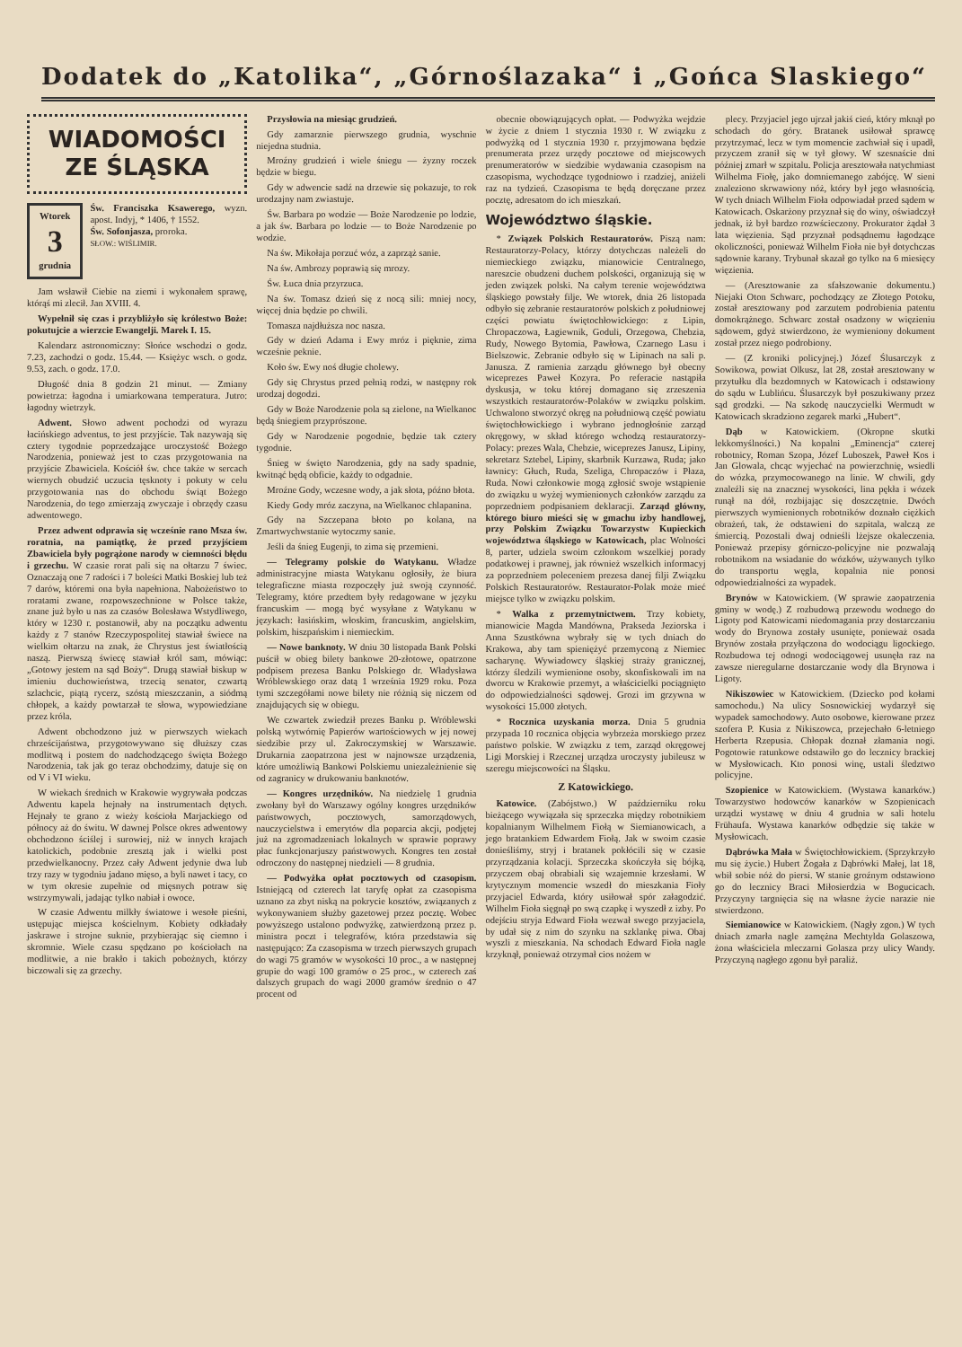Dodatek do „Katolika“, „Górnoślazaka“ i „Gońca Slaskiego“
WIADOMOŚCI ZE ŚLĄSKA
Wtorek
3
grudnia
Św. Franciszka Ksawerego, wyzn. apost. Indyj, * 1406, † 1552.
Św. Sofonjasza, proroka.
SŁOW.: WIŚLIMIR.
Jam wsławił Ciebie na ziemi i wykonałem sprawę, którąś mi zlecił. Jan XVIII. 4.
Wypełnił się czas i przybliżyło się królestwo Boże: pokutujcie a wierzcie Ewangelji. Marek I. 15.
Kalendarz astronomiczny: Słońce wschodzi o godz. 7.23, zachodzi o godz. 15.44. — Księżyc wsch. o godz. 9.53, zach. o godz. 17.0.
Długość dnia 8 godzin 21 minut. — Zmiany powietrza: łagodna i umiarkowana temperatura. Jutro: łagodny wietrzyk.
Adwent. Słowo adwent pochodzi od wyrazu łacińskiego adventus, to jest przyjście. Tak nazywają się cztery tygodnie poprzedzające uroczystość Bożego Narodzenia, ponieważ jest to czas przygotowania na przyjście Zbawiciela. Kościół św. chce także w sercach wiernych obudzić uczucia tęsknoty i pokuty w celu przygotowania nas do obchodu świąt Bożego Narodzenia, do tego zmierzają zwyczaje i obrzędy czasu adwentowego.
Przez adwent odprawia się wcześnie rano Msza św. roratnia, na pamiątkę, że przed przyjściem Zbawiciela były pogrążone narody w ciemności błędu i grzechu. W czasie rorat pali się na ołtarzu 7 świec. Oznaczają one 7 radości i 7 boleści Matki Boskiej lub też 7 darów, któremi ona była napełniona. Nabożeństwo to roratami zwane, rozpowszechnione w Polsce także, znane już było u nas za czasów Bolesława Wstydliwego, który w 1230 r. postanowił, aby na początku adwentu każdy z 7 stanów Rzeczypospolitej stawiał świece na wielkim ołtarzu na znak, że Chrystus jest światłością naszą. Pierwszą świecę stawiał król sam, mówiąc: „Gotowy jestem na sąd Boży“. Drugą stawiał biskup w imieniu duchowieństwa, trzecią senator, czwartą szlachcic, piątą rycerz, szóstą mieszczanin, a siódmą chłopek, a każdy powtarzał te słowa, wypowiedziane przez króla.
Adwent obchodzono już w pierwszych wiekach chrześcijaństwa, przygotowywano się dłuższy czas modlitwą i postem do nadchodzącego święta Bożego Narodzenia, tak jak go teraz obchodzimy, datuje się on od V i VI wieku.
W wiekach średnich w Krakowie wygrywała podczas Adwentu kapela hejnały na instrumentach dętych. Hejnały te grano z wieży kościoła Marjackiego od północy aż do świtu. W dawnej Polsce okres adwentowy obchodzono ściślej i surowiej, niż w innych krajach katolickich, podobnie zresztą jak i wielki post przedwielkanocny. Przez cały Adwent jedynie dwa lub trzy razy w tygodniu jadano mięso, a byli nawet i tacy, co w tym okresie zupełnie od mięsnych potraw się wstrzymywali, jadając tylko nabiał i owoce.
W czasie Adwentu milkły światowe i wesołe pieśni, ustępując miejsca kościelnym. Kobiety odkładały jaskrawe i strojne suknie, przybierając się ciemno i skromnie. Wiele czasu spędzano po kościołach na modlitwie, a nie brakło i takich pobożnych, którzy biczowali się za grzechy.
Przysłowia na miesiąc grudzień.
Gdy zamarznie pierwszego grudnia, wyschnie niejedna studnia.
Mroźny grudzień i wiele śniegu — żyzny roczek będzie w biegu.
Gdy w adwencie sadź na drzewie się pokazuje, to rok urodzajny nam zwiastuje.
Św. Barbara po wodzie — Boże Narodzenie po lodzie, a jak św. Barbara po lodzie — to Boże Narodzenie po wodzie.
Na św. Mikołaja porzuć wóz, a zaprząż sanie.
Na św. Ambrozy poprawią się mrozy.
Św. Łuca dnia przyrzuca.
Na św. Tomasz dzień się z nocą sili: mniej nocy, więcej dnia będzie po chwili.
Tomasza najdłuższa noc nasza.
Gdy w dzień Adama i Ewy mróz i pięknie, zima wcześnie peknie.
Koło św. Ewy noś długie cholewy.
Gdy się Chrystus przed pełnią rodzi, w następny rok urodzaj dogodzi.
Gdy w Boże Narodzenie pola są zielone, na Wielkanoc będą śniegiem przyprószone.
Gdy w Narodzenie pogodnie, będzie tak cztery tygodnie.
Śnieg w święto Narodzenia, gdy na sady spadnie, kwitnąć będą obficie, każdy to odgadnie.
Mroźne Gody, wczesne wody, a jak słota, późno błota.
Kiedy Gody mróz zaczyna, na Wielkanoc chlapanina.
Gdy na Szczepana błoto po kolana, na Zmartwychwstanie wytoczmy sanie.
Jeśli da śnieg Eugenji, to zima się przemieni.
— Telegramy polskie do Watykanu. Władze administracyjne miasta Watykanu ogłosiły, że biura telegraficzne miasta rozpoczęły już swoją czynność. Telegramy, które przedtem były redagowane w języku francuskim — mogą być wysyłane z Watykanu w językach: łasińskim, włoskim, francuskim, angielskim, polskim, hiszpańskim i niemieckim.
— Nowe banknoty. W dniu 30 listopada Bank Polski puścił w obieg bilety bankowe 20-złotowe, opatrzone podpisem prezesa Banku Polskiego dr. Władysława Wróblewskiego oraz datą 1 września 1929 roku. Poza tymi szczegółami nowe bilety nie różnią się niczem od znajdujących się w obiegu.
We czwartek zwiedził prezes Banku p. Wróblewski polską wytwórnię Papierów wartościowych w jej nowej siedzibie przy ul. Zakroczymskiej w Warszawie. Drukarnia zaopatrzona jest w najnowsze urządzenia, które umożliwią Bankowi Polskiemu uniezależnienie się od zagranicy w drukowaniu banknotów.
— Kongres urzędników. Na niedzielę 1 grudnia zwołany był do Warszawy ogólny kongres urzędników państwowych, pocztowych, samorządowych, nauczycielstwa i emerytów dla poparcia akcji, podjętej już na zgromadzeniach lokalnych w sprawie poprawy płac funkcjonarjuszy państwowych. Kongres ten został odroczony do następnej niedzieli — 8 grudnia.
— Podwyżka opłat pocztowych od czasopism. Istniejącą od czterech lat taryfę opłat za czasopisma uznano za zbyt niską na pokrycie kosztów, związanych z wykonywaniem służby gazetowej przez pocztę. Wobec powyższego ustalono podwyżkę, zatwierdzoną przez p. ministra poczt i telegrafów, która przedstawia się następująco: Za czasopisma w trzech pierwszych grupach do wagi 75 gramów w wysokości 10 proc., a w następnej grupie do wagi 100 gramów o 25 proc., w czterech zaś dalszych grupach do wagi 2000 gramów średnio o 47 procent od
obecnie obowiązujących opłat. — Podwyżka wejdzie w życie z dniem 1 stycznia 1930 r. W związku z podwyżką od 1 stycznia 1930 r. przyjmowana będzie prenumerata przez urzędy pocztowe od miejscowych prenumeratorów w siedzibie wydawania czasopism na czasopisma, wychodzące tygodniowo i rzadziej, aniżeli raz na tydzień. Czasopisma te będą doręczane przez pocztę, adresatom do ich mieszkań.
Województwo śląskie.
* Związek Polskich Restauratorów. Piszą nam: Restauratorzy-Polacy, którzy dotychczas należeli do niemieckiego związku, mianowicie Centralnego, nareszcie obudzeni duchem polskości, organizują się w jeden związek polski. Na całym terenie województwa śląskiego powstały filje. We wtorek, dnia 26 listopada odbyło się zebranie restauratorów polskich z południowej części powiatu świętochłowickiego: z Lipin, Chropaczowa, Łagiewnik, Goduli, Orzegowa, Chebzia, Rudy, Nowego Bytomia, Pawłowa, Czarnego Lasu i Bielszowic. Zebranie odbyło się w Lipinach na sali p. Janusza. Z ramienia zarządu głównego był obecny wiceprezes Paweł Kozyra. Po referacie nastąpiła dyskusja, w toku której domagano się zrzeszenia wszystkich restauratorów-Polaków w związku polskim. Uchwalono stworzyć okręg na południową część powiatu świętochłowickiego i wybrano jednogłośnie zarząd okręgowy, w skład którego wchodzą restauratorzy-Polacy: prezes Wala, Chebzie, wiceprezes Janusz, Lipiny, sekretarz Sztebel, Lipiny, skarbnik Kurzawa, Ruda; jako ławnicy: Głuch, Ruda, Szeliga, Chropaczów i Płaza, Ruda. Nowi członkowie mogą zgłosić swoje wstąpienie do związku u wyżej wymienionych członków zarządu za poprzedniem podpisaniem deklaracji. Zarząd główny, którego biuro mieści się w gmachu izby handlowej, przy Polskim Związku Towarzystw Kupieckich województwa śląskiego w Katowicach, plac Wolności 8, parter, udziela swoim członkom wszelkiej porady podatkowej i prawnej, jak również wszelkich informacyj za poprzedniem poleceniem prezesa danej filji Związku Polskich Restauratorów. Restaurator-Polak może mieć miejsce tylko w związku polskim.
* Walka z przemytnictwem. Trzy kobiety, mianowicie Magda Mandówna, Prakseda Jeziorska i Anna Szustkówna wybrały się w tych dniach do Krakowa, aby tam spieniężyć przemyconą z Niemiec sacharynę. Wywiadowcy śląskiej straży granicznej, którzy śledzili wymienione osoby, skonfiskowali im na dworcu w Krakowie przemyt, a właścicielki pociągnięto do odpowiedzialności sądowej. Grozi im grzywna w wysokości 15.000 złotych.
* Rocznica uzyskania morza. Dnia 5 grudnia przypada 10 rocznica objęcia wybrzeża morskiego przez państwo polskie. W związku z tem, zarząd okręgowej Ligi Morskiej i Rzecznej urządza uroczysty jubileusz w szeregu miejscowości na Śląsku.
Z Katowickiego.
Katowice. (Zabójstwo.) W październiku roku bieżącego wywiązała się sprzeczka między robotnikiem kopalnianym Wilhelmem Fiołą w Siemianowicach, a jego bratankiem Edwardem Fiołą. Jak w swoim czasie donieśliśmy, stryj i bratanek pokłócili się w czasie przyrządzania kolacji. Sprzeczka skończyła się bójką, przyczem obaj obrabiali się wzajemnie krzesłami. W krytycznym momencie wszedł do mieszkania Fioły przyjaciel Edwarda, który usiłował spór załagodzić. Wilhelm Fioła sięgnął po swą czapkę i wyszedł z izby. Po odejściu stryja Edward Fioła wezwał swego przyjaciela, by udał się z nim do szynku na szklankę piwa. Obaj wyszli z mieszkania. Na schodach Edward Fioła nagle krzyknął, ponieważ otrzymał cios nożem w
plecy. Przyjaciel jego ujrzał jakiś cień, który mknął po schodach do góry. Bratanek usiłował sprawcę przytrzymać, lecz w tym momencie zachwiał się i upadł, przyczem zranił się w tył głowy. W szesnaście dni później zmarł w szpitalu. Policja aresztowała natychmiast Wilhelma Fiołę, jako domniemanego zabójcę. W sieni znaleziono skrwawiony nóż, który był jego własnością. W tych dniach Wilhelm Fioła odpowiadał przed sądem w Katowicach. Oskarżony przyznał się do winy, oświadczył jednak, iż był bardzo rozwścieczony. Prokurator żądał 3 lata więzienia. Sąd przyznał podsądnemu łagodzące okoliczności, ponieważ Wilhelm Fioła nie był dotychczas sądownie karany. Trybunał skazał go tylko na 6 miesięcy więzienia.
— (Aresztowanie za sfałszowanie dokumentu.) Niejaki Oton Schwarc, pochodzący ze Złotego Potoku, został aresztowany pod zarzutem podrobienia patentu domokrążnego. Schwarc został osadzony w więzieniu sądowem, gdyż stwierdzono, że wymieniony dokument został przez niego podrobiony.
— (Z kroniki policyjnej.) Józef Ślusarczyk z Sowikowa, powiat Olkusz, lat 28, został aresztowany w przytułku dla bezdomnych w Katowicach i odstawiony do sądu w Lublińcu. Ślusarczyk był poszukiwany przez sąd grodzki. — Na szkodę nauczycielki Wermudt w Katowicach skradziono zegarek marki „Hubert“.
Dąb w Katowickiem. (Okropne skutki lekkomyślności.) Na kopalni „Eminencja“ czterej robotnicy, Roman Szopa, Józef Luboszek, Paweł Kos i Jan Glowala, chcąc wyjechać na powierzchnię, wsiedli do wózka, przymocowanego na linie. W chwili, gdy znaleźli się na znacznej wysokości, lina pękła i wózek runął na dół, rozbijając się doszczętnie. Dwóch pierwszych wymienionych robotników doznało ciężkich obrażeń, tak, że odstawieni do szpitala, walczą ze śmiercią. Pozostali dwaj odnieśli lżejsze okaleczenia. Ponieważ przepisy górniczo-policyjne nie pozwalają robotnikom na wsiadanie do wózków, używanych tylko do transportu węgla, kopalnia nie ponosi odpowiedzialności za wypadek.
Brynów w Katowickiem. (W sprawie zaopatrzenia gminy w wodę.) Z rozbudową przewodu wodnego do Ligoty pod Katowicami niedomagania przy dostarczaniu wody do Brynowa zostały usunięte, ponieważ osada Brynów została przyłączona do wodociągu ligockiego. Rozbudowa tej odnogi wodociągowej usunęła raz na zawsze nieregularne dostarczanie wody dla Brynowa i Ligoty.
Nikiszowiec w Katowickiem. (Dziecko pod kołami samochodu.) Na ulicy Sosnowickiej wydarzył się wypadek samochodowy. Auto osobowe, kierowane przez szofera P. Kusia z Nikiszowca, przejechało 6-letniego Herberta Rzepusia. Chłopak doznał złamania nogi. Pogotowie ratunkowe odstawiło go do lecznicy brackiej w Mysłowicach. Kto ponosi winę, ustali śledztwo policyjne.
Szopienice w Katowickiem. (Wystawa kanarków.) Towarzystwo hodowców kanarków w Szopienicach urządzi wystawę w dniu 4 grudnia w sali hotelu Frühaufa. Wystawa kanarków odbędzie się także w Mysłowicach.
Dąbrówka Mała w Świętochłowickiem. (Sprzykrzyło mu się życie.) Hubert Żogała z Dąbrówki Małej, lat 18, wbił sobie nóż do piersi. W stanie groźnym odstawiono go do lecznicy Braci Miłosierdzia w Bogucicach. Przyczyny targnięcia się na własne życie narazie nie stwierdzono.
Siemianowice w Katowickiem. (Nagły zgon.) W tych dniach zmarła nagle zamężna Mechtylda Golaszowa, żona właściciela mleczarni Golasza przy ulicy Wandy. Przyczyną nagłego zgonu był paraliż.